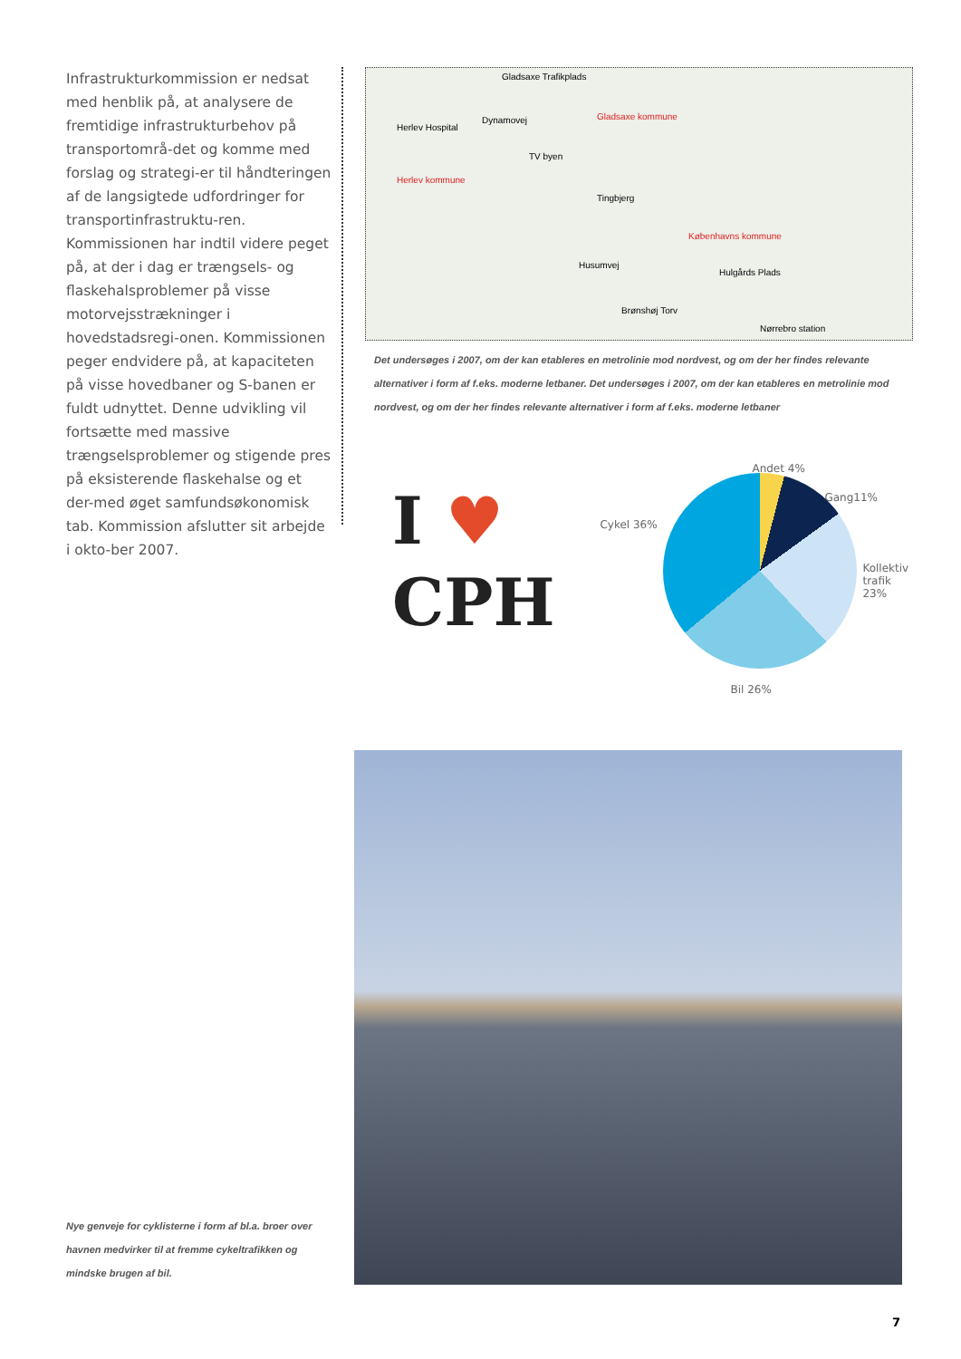Infrastrukturkommission er nedsat med henblik på, at analysere de fremtidige infrastrukturbehov på transportområ-det og komme med forslag og strategi-er til håndteringen af de langsigtede udfordringer for transportinfrastruktu-ren. Kommissionen har indtil videre peget på, at der i dag er trængsels- og flaskehalsproblemer på visse motorvejsstrækninger i hovedstadsregi-onen. Kommissionen peger endvidere på, at kapaciteten på visse hovedbaner og S-banen er fuldt udnyttet. Denne udvikling vil fortsætte med massive trængselsproblemer og stigende pres på eksisterende flaskehalse og et der-med øget samfundsøkonomisk tab. Kommission afslutter sit arbejde i okto-ber 2007.
Gladsaxe Trafikplads
Gladsaxe kommune Dynamovej
Herlev Hospital
TV byen
Herlev kommune
Tingbjerg
Københavns kommune
Husumvej
Hulgårds Plads
Brønshøj Torv
Nørrebro station
Det undersøges i 2007, om der kan etableres en metrolinie mod nordvest, og om der her findes relevante alternativer i form af f.eks. moderne letbaner. Det undersøges i 2007, om der kan etableres en metrolinie mod nordvest, og om der her findes relevante alternativer i form af f.eks. moderne letbaner
I ♥
CPH
Andet 4%
Gang11%
Cykel 36%
Kollektiv
trafik
23%
Bil 26%
Nye genveje for cyklisterne i form af bl.a. broer over havnen medvirker til at fremme cykeltrafikken og mindske brugen af bil.
7